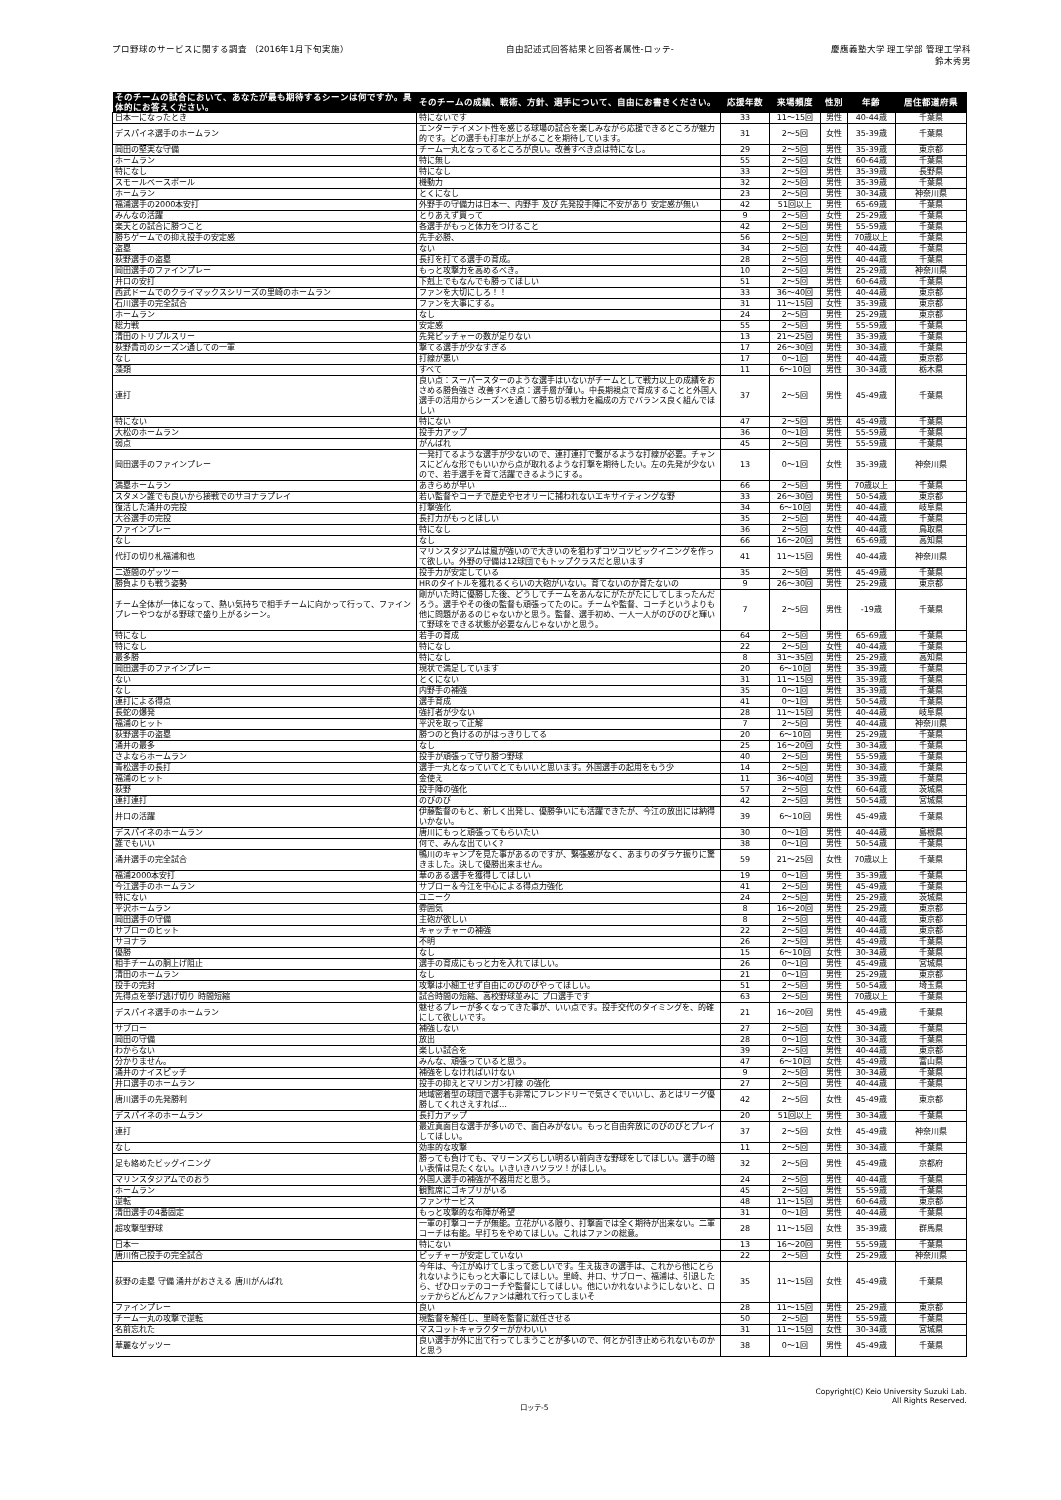プロ野球のサービスに関する調査 （2016年1月下旬実施）
自由記述式回答結果と回答者属性-ロッテ-
慶應義塾大学 理工学部 管理工学科
鈴木秀男
| そのチームの試合において、あなたが最も期待するシーンは何ですか。具体的にお答えください。 | そのチームの成績、戦術、方針、選手について、自由にお書きください。 | 応援年数 | 来場頻度 | 性別 | 年齢 | 居住都道府県 |
| --- | --- | --- | --- | --- | --- | --- |
| 日本一になったとき | 特にないです | 33 | 11～15回 | 男性 | 40-44歳 | 千葉県 |
| デスパイネ選手のホームラン | エンターテイメント性を感じる球場の試合を楽しみながら応援できるところが魅力的です。どの選手も打率が上がることを期待しています。 | 31 | 2～5回 | 女性 | 35-39歳 | 千葉県 |
| 岡田の堅実な守備 | チーム一丸となってるところが良い。改善すべき点は特になし。 | 29 | 2～5回 | 男性 | 35-39歳 | 東京都 |
| ホームラン | 特に無し | 55 | 2～5回 | 女性 | 60-64歳 | 千葉県 |
| 特になし | 特になし | 33 | 2～5回 | 男性 | 35-39歳 | 長野県 |
| スモールベースボール | 機動力 | 32 | 2～5回 | 男性 | 35-39歳 | 千葉県 |
| ホームラン | とくになし | 23 | 2～5回 | 男性 | 30-34歳 | 神奈川県 |
| 福浦選手の2000本安打 | 外野手の守備力は日本一、内野手 及び 先発投手陣に不安があり 安定感が無い | 42 | 51回以上 | 男性 | 65-69歳 | 千葉県 |
| みんなの活躍 | とりあえず買って | 9 | 2～5回 | 女性 | 25-29歳 | 千葉県 |
| 楽天との試合に勝つこと | 各選手がもっと体力をつけること | 42 | 2～5回 | 男性 | 55-59歳 | 千葉県 |
| 勝ちゲームでの抑え投手の安定感 | 先手必勝、 | 56 | 2～5回 | 男性 | 70歳以上 | 千葉県 |
| 盗塁 | ない | 34 | 2～5回 | 女性 | 40-44歳 | 千葉県 |
| 荻野選手の盗塁 | 長打を打てる選手の育成。 | 28 | 2～5回 | 男性 | 40-44歳 | 千葉県 |
| 岡田選手のファインプレー | もっと攻撃力を高めるべき。 | 10 | 2～5回 | 男性 | 25-29歳 | 神奈川県 |
| 井口の安打 | 下剋上でもなんでも勝ってほしい | 51 | 2～5回 | 男性 | 60-64歳 | 千葉県 |
| 西武ドームでのクライマックスシリーズの里崎のホームラン | ファンを大切にしろ！！ | 33 | 36～40回 | 男性 | 40-44歳 | 東京都 |
| 石川選手の完全試合 | ファンを大事にする。 | 31 | 11～15回 | 女性 | 35-39歳 | 東京都 |
| ホームラン | なし | 24 | 2～5回 | 男性 | 25-29歳 | 東京都 |
| 総力戦 | 安定感 | 55 | 2～5回 | 男性 | 55-59歳 | 千葉県 |
| 清田のトリプルスリー | 先発ピッチャーの数が足りない | 13 | 21～25回 | 男性 | 35-39歳 | 千葉県 |
| 荻野貴司のシーズン通しての一軍 | 撃てる選手が少なすぎる | 17 | 26～30回 | 男性 | 30-34歳 | 千葉県 |
| なし | 打線が悪い | 17 | 0～1回 | 男性 | 40-44歳 | 東京都 |
| 藻類 | すべて | 11 | 6～10回 | 男性 | 30-34歳 | 栃木県 |
| 連打 | 良い点：スーパースターのような選手はいないがチームとして戦力以上の成績をおさめる勝負強さ 改善すべき点：選手層が薄い。中長期視点で育成することと外国人選手の活用からシーズンを通して勝ち切る戦力を編成の方でバランス良く組んでほしい | 37 | 2～5回 | 男性 | 45-49歳 | 千葉県 |
| 特にない | 特にない | 47 | 2～5回 | 男性 | 45-49歳 | 千葉県 |
| 大松のホームラン | 投手力アップ | 36 | 0～1回 | 男性 | 55-59歳 | 千葉県 |
| 弱点 | がんばれ | 45 | 2～5回 | 男性 | 55-59歳 | 千葉県 |
| 岡田選手のファインプレー | 一発打てるような選手が少ないので、連打連打で繋がるような打線が必要。チャンスにどんな形でもいいから点が取れるような打撃を期待したい。左の先発が少ないので、若手選手を育て活躍できるようにする。 | 13 | 0～1回 | 女性 | 35-39歳 | 神奈川県 |
| 満塁ホームラン | あきらめが早い | 66 | 2～5回 | 男性 | 70歳以上 | 千葉県 |
| スタメン誰でも良いから接戦でのサヨナラプレイ | 若い監督やコーチで歴史やセオリーに捕われないエキサイティングな野 | 33 | 26～30回 | 男性 | 50-54歳 | 東京都 |
| 復活した涌井の完投 | 打撃強化 | 34 | 6～10回 | 男性 | 40-44歳 | 岐阜県 |
| 大谷選手の完投 | 長打力がもっとほしい | 35 | 2～5回 | 男性 | 40-44歳 | 千葉県 |
| ファインプレー | 特になし | 36 | 2～5回 | 女性 | 40-44歳 | 鳥取県 |
| なし | なし | 66 | 16～20回 | 男性 | 65-69歳 | 高知県 |
| 代打の切り札福浦和也 | マリンスタジアムは風が強いので大きいのを狙わずコツコツビックイニングを作って欲しい。外野の守備は12球団でもトップクラスだと思います | 41 | 11～15回 | 男性 | 40-44歳 | 神奈川県 |
| 二遊間のゲッツー | 投手力が安定している | 35 | 2～5回 | 男性 | 45-49歳 | 千葉県 |
| 勝負よりも戦う姿勢 | HRのタイトルを獲れるくらいの大砲がいない。育てないのか育たないの | 9 | 26～30回 | 男性 | 25-29歳 | 東京都 |
| チーム全体が一体になって、熱い気持ちで相手チームに向かって行って、ファインプレーやつながる野球で盛り上がるシーン。 | 剛がいた時に優勝した後、どうしてチームをあんなにがたがたにしてしまったんだろう。選手やその後の監督も頑張ってたのに。チームや監督、コーチというよりも他に問題があるのじゃないかと思う。監督、選手初め、一人一人がのびのびと輝いて野球をできる状態が必要なんじゃないかと思う。 | 7 | 2～5回 | 男性 | -19歳 | 千葉県 |
| 特になし | 若手の育成 | 64 | 2～5回 | 男性 | 65-69歳 | 千葉県 |
| 特になし | 特になし | 22 | 2～5回 | 女性 | 40-44歳 | 千葉県 |
| 最多勝 | 特になし | 8 | 31～35回 | 男性 | 25-29歳 | 高知県 |
| 岡田選手のファインプレー | 現状で満足しています | 20 | 6～10回 | 男性 | 35-39歳 | 千葉県 |
| ない | とくにない | 31 | 11～15回 | 男性 | 35-39歳 | 千葉県 |
| なし | 内野手の補強 | 35 | 0～1回 | 男性 | 35-39歳 | 千葉県 |
| 連打による得点 | 選手育成 | 41 | 0～1回 | 男性 | 50-54歳 | 千葉県 |
| 長蛇の爆発 | 強打者が少ない | 28 | 11～15回 | 男性 | 40-44歳 | 岐阜県 |
| 福浦のヒット | 平沢を取って正解 | 7 | 2～5回 | 男性 | 40-44歳 | 神奈川県 |
| 荻野選手の盗塁 | 勝つのと負けるのがはっきりしてる | 20 | 6～10回 | 男性 | 25-29歳 | 千葉県 |
| 涌井の最多 | なし | 25 | 16～20回 | 女性 | 30-34歳 | 千葉県 |
| さよならホームラン | 投手が頑張って守り勝つ野球 | 40 | 2～5回 | 男性 | 55-59歳 | 千葉県 |
| 青松選手の長打 | 選手一丸となっていてとてもいいと思います。外国選手の起用をもう少 | 14 | 2～5回 | 男性 | 30-34歳 | 千葉県 |
| 福浦のヒット | 金使え | 11 | 36～40回 | 男性 | 35-39歳 | 千葉県 |
| 荻野 | 投手陣の強化 | 57 | 2～5回 | 女性 | 60-64歳 | 茨城県 |
| 連打連打 | のびのび | 42 | 2～5回 | 男性 | 50-54歳 | 宮城県 |
| 井口の活躍 | 伊藤監督のもと、新しく出発し、優勝争いにも活躍できたが、今江の放出には納得いかない。 | 39 | 6～10回 | 男性 | 45-49歳 | 千葉県 |
| デスパイネのホームラン | 唐川にもっと頑張ってもらいたい | 30 | 0～1回 | 男性 | 40-44歳 | 島根県 |
| 誰でもいい | 何で、みんな出ていく? | 38 | 0～1回 | 男性 | 50-54歳 | 千葉県 |
| 涌井選手の完全試合 | 鴨川のキャンプを見た事があるのですが、緊張感がなく、あまりのダラケ振りに驚きました。決して優勝出来ません。 | 59 | 21～25回 | 女性 | 70歳以上 | 千葉県 |
| 福浦2000本安打 | 華のある選手を獲得してほしい | 19 | 0～1回 | 男性 | 35-39歳 | 千葉県 |
| 今江選手のホームラン | サブロー＆今江を中心による得点力強化 | 41 | 2～5回 | 男性 | 45-49歳 | 千葉県 |
| 特にない | ユニーク | 24 | 2～5回 | 男性 | 25-29歳 | 茨城県 |
| 平沢ホームラン | 雰囲気 | 8 | 16～20回 | 男性 | 25-29歳 | 東京都 |
| 岡田選手の守備 | 主砲が欲しい | 8 | 2～5回 | 男性 | 40-44歳 | 東京都 |
| サブローのヒット | キャッチャーの補強 | 22 | 2～5回 | 男性 | 40-44歳 | 東京都 |
| サヨナラ | 不明 | 26 | 2～5回 | 男性 | 45-49歳 | 千葉県 |
| 優勝 | なし | 15 | 6～10回 | 女性 | 30-34歳 | 千葉県 |
| 相手チームの胴上げ阻止 | 選手の育成にもっと力を入れてほしい。 | 26 | 0～1回 | 男性 | 45-49歳 | 宮城県 |
| 清田のホームラン | なし | 21 | 0～1回 | 男性 | 25-29歳 | 東京都 |
| 投手の完封 | 攻撃は小細工せず自由にのびのびやってほしい。 | 51 | 2～5回 | 男性 | 50-54歳 | 埼玉県 |
| 先得点を挙げ逃げ切り 時間短縮 | 試合時間の短縮、高校野球並みに プロ選手です | 63 | 2～5回 | 男性 | 70歳以上 | 千葉県 |
| デスパイネ選手のホームラン | 魅せるプレーが多くなってきた事が、いい点です。投手交代のタイミングを、的確にして欲しいです。 | 21 | 16～20回 | 男性 | 45-49歳 | 千葉県 |
| サブロー | 補強しない | 27 | 2～5回 | 女性 | 30-34歳 | 千葉県 |
| 岡田の守備 | 放出 | 28 | 0～1回 | 女性 | 30-34歳 | 千葉県 |
| わからない | 楽しい試合を | 39 | 2～5回 | 男性 | 40-44歳 | 東京都 |
| 分かりません。 | みんな、頑張っていると思う。 | 47 | 6～10回 | 女性 | 45-49歳 | 富山県 |
| 涌井のナイスピッチ | 補強をしなければいけない | 9 | 2～5回 | 男性 | 30-34歳 | 千葉県 |
| 井口選手のホームラン | 投手の抑えとマリンガン打線 の強化 | 27 | 2～5回 | 男性 | 40-44歳 | 千葉県 |
| 唐川選手の先発勝利 | 地域密着型の球団で選手も非常にフレンドリーで気さくでいいし、あとはリーグ優勝してくれさえすれば… | 42 | 2～5回 | 女性 | 45-49歳 | 東京都 |
| デスパイネのホームラン | 長打力アップ | 20 | 51回以上 | 男性 | 30-34歳 | 千葉県 |
| 連打 | 最近真面目な選手が多いので、面白みがない。もっと自由奔放にのびのびとプレイしてほしい。 | 37 | 2～5回 | 女性 | 45-49歳 | 神奈川県 |
| なし | 効率的な攻撃 | 11 | 2～5回 | 男性 | 30-34歳 | 千葉県 |
| 足も絡めたビッグイニング | 勝っても負けても、マリーンズらしい明るい前向きな野球をしてほしい。選手の暗い表情は見たくない。いきいきハツラツ！がほしい。 | 32 | 2～5回 | 男性 | 45-49歳 | 京都府 |
| マリンスタジアムでのおう | 外国人選手の補強が不器用だと思う。 | 24 | 2～5回 | 男性 | 40-44歳 | 千葉県 |
| ホームラン | 観覧席にゴキブリがいる | 45 | 2～5回 | 男性 | 55-59歳 | 千葉県 |
| 逆転 | ファンサービス | 48 | 11～15回 | 男性 | 60-64歳 | 東京都 |
| 清田選手の4番固定 | もっと攻撃的な布陣が希望 | 31 | 0～1回 | 男性 | 40-44歳 | 千葉県 |
| 超攻撃型野球 | 一軍の打撃コーチが無能。立花がいる限り、打撃面では全く期待が出来ない。二軍コーチは有能。早打ちをやめてほしい。これはファンの総意。 | 28 | 11～15回 | 女性 | 35-39歳 | 群馬県 |
| 日本一 | 特にない | 13 | 16～20回 | 男性 | 55-59歳 | 千葉県 |
| 唐川侑己投手の完全試合 | ピッチャーが安定していない | 22 | 2～5回 | 女性 | 25-29歳 | 神奈川県 |
| 荻野の走塁 守備 涌井がおさえる 唐川がんばれ | 今年は、今江がぬけてしまって悲しいです。生え抜きの選手は、これから他にとられないようにもっと大事にしてほしい。里崎、井口、サブロー、福浦は、引退したら、ぜひロッテのコーチや監督にしてほしい。他にいかれないようにしないと、ロッテからどんどんファンは離れて行ってしまいそ | 35 | 11～15回 | 女性 | 45-49歳 | 千葉県 |
| ファインプレー | 良い | 28 | 11～15回 | 男性 | 25-29歳 | 東京都 |
| チーム一丸の攻撃で逆転 | 現監督を解任し、里崎を監督に就任させる | 50 | 2～5回 | 男性 | 55-59歳 | 千葉県 |
| 名前忘れた | マスコットキャラクターがかわいい | 31 | 11～15回 | 女性 | 30-34歳 | 宮城県 |
| 華麗なゲッツー | 良い選手が外に出て行ってしまうことが多いので、何とか引き止められないものかと思う | 38 | 0～1回 | 男性 | 45-49歳 | 千葉県 |
ロッテ-5
Copyright(C) Keio University Suzuki Lab.
All Rights Reserved.